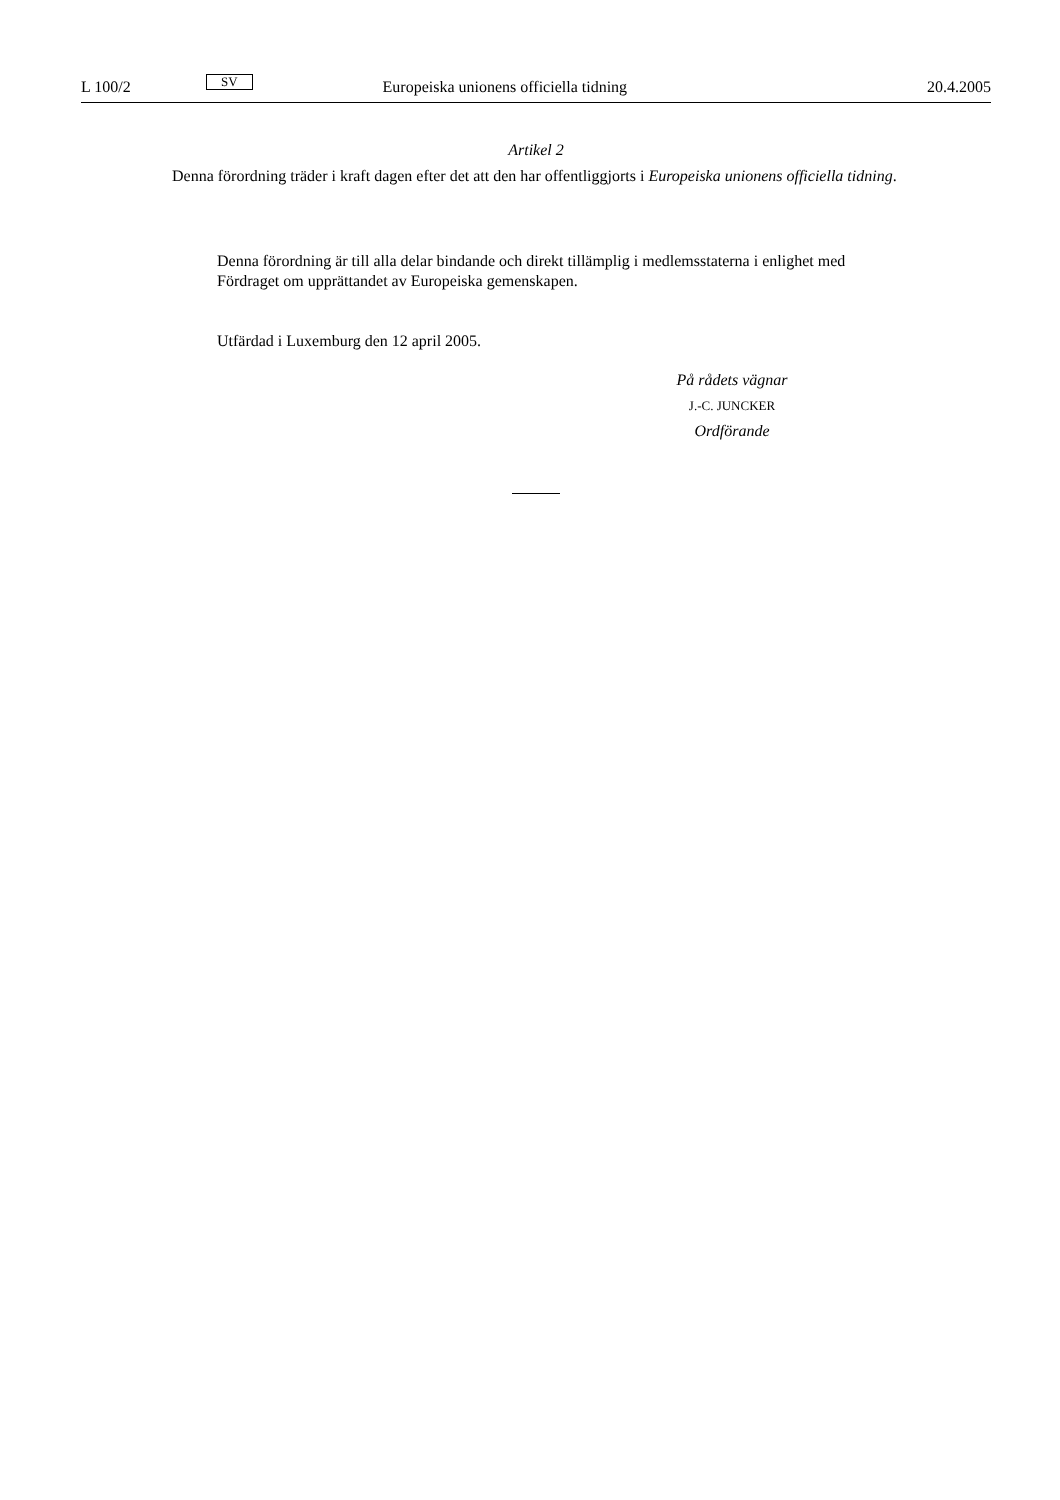L 100/2 SV Europeiska unionens officiella tidning 20.4.2005
Artikel 2
Denna förordning träder i kraft dagen efter det att den har offentliggjorts i Europeiska unionens officiella tidning.
Denna förordning är till alla delar bindande och direkt tillämplig i medlemsstaterna i enlighet med Fördraget om upprättandet av Europeiska gemenskapen.
Utfärdad i Luxemburg den 12 april 2005.
På rådets vägnar
J.-C. JUNCKER
Ordförande